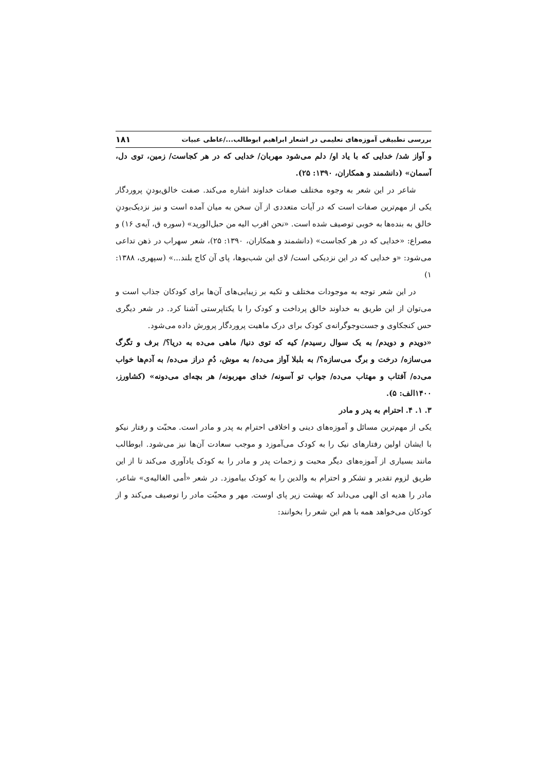بررسی تطبیقی آموزه‌های تعلیمی در اشعار ابراهیم ابوطالب.../عاطی عبیات ۱۸۱
و آواز شد/ خدایی که با یاد او/ دلم می‌شود مهربان/ خدایی که در هر کجاست/ زمین، توی دل، آسمان» (دانشمند و همکاران، ۱۳۹۰: ۲۵).
شاعر در این شعر به وجوه مختلف صفات خداوند اشاره می‌کند. صفت خالق‌بودنِ پروردگار یکی از مهم‌ترین صفات است که در آیات متعددی از آن سخن به میان آمده است و نیز نزدیک‌بودنِ خالق به بنده‌ها به خوبی توصیف شده است. «نحن اقرب الیه من حبل‌الورید» (سوره ق، آیه‌ی ۱۶) و مصراع: «خدایی که در هر کجاست» (دانشمند و همکاران، ۱۳۹۰: ۲۵)، شعر سهراب در ذهن تداعی می‌شود: «و خدایی که در این نزدیکی است/ لای این شب‌بوها، پای آن کاج بلند...» (سپهری، ۱۳۸۸: ۱)
در این شعر توجه به موجودات مختلف و تکیه بر زیبایی‌های آن‌ها برای کودکان جذاب است و می‌توان از این طریق به خداوند خالق پرداخت و کودک را با یکتاپرستی آشنا کرد. در شعر دیگری حس کنجکاوی و جست‌وجوگرانه‌ی کودک برای درک ماهیت پروردگار پرورش داده می‌شود.
«دویدم و دویدم/ به یک سوال رسیدم/ کیه که توی دنیا/ ماهی می‌ده به دریا؟/ برف و تگرگ می‌سازه/ درخت و برگ می‌سازه؟/ به بلبلا آواز می‌ده/ به موش، دُمِ دراز می‌ده/ به آدم‌ها خواب می‌ده/ آفتاب و مهتاب می‌ده/ جواب تو آسونه/ خدای مهربونه/ هر بچه‌ای می‌دونه» (کشاورز، ۱۴۰۰الف: ۵).
۳. ۱. ۴. احترام به پدر و مادر
یکی از مهم‌ترین مسائل و آموزه‌های دینی و اخلاقی احترام به پدر و مادر است. محبّت و رفتار نیکو با ایشان اولین رفتارهای نیک را به کودک می‌آموزد و موجب سعادت آن‌ها نیز می‌شود. ابوطالب مانند بسیاری از آموزه‌های دیگر محبت و زحمات پدر و مادر را به کودک یادآوری می‌کند تا از این طریق لزوم تقدیر و تشکر و احترام به والدین را به کودک بیاموزد. در شعر «أمی الغالیه‌ی» شاعر، مادر را هدیه ای الهی می‌داند که بهشت زیر پای اوست. مهر و محبّت مادر را توصیف می‌کند و از کودکان می‌خواهد همه با هم این شعر را بخوانند: